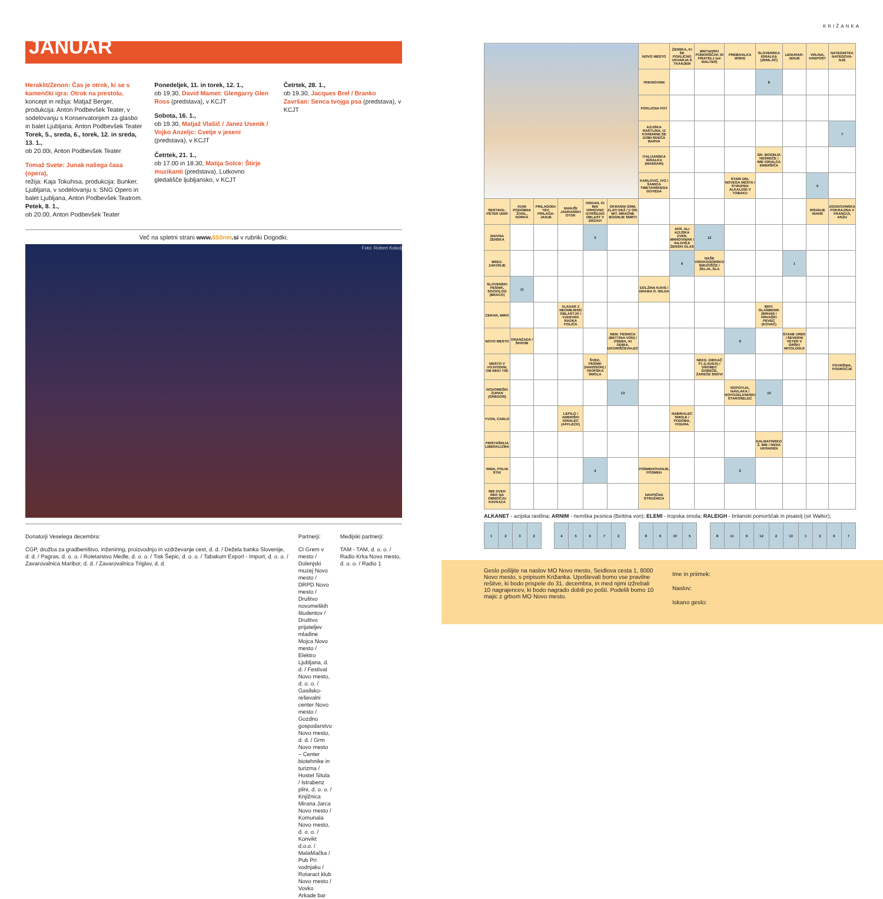JANUAR
Heraklit/Zenon: Čas je otrok, ki se s kamenčki igra: Otrok na prestolu, koncept in režija: Matjaž Berger, produkcija: Anton Podbevšek Teater, v sodelovanju s Konservatorijem za glasbo in balet Ljubljana. Anton Podbevšek Teater
Torek, 5., sreda, 6., torek, 12. in sreda, 13. 1.,
ob 20.00i, Anton Podbevšek Teater
Tomaž Svete: Junak našega časa (opera),
režija: Kaja Tokuhisa, produkcija: Bunker, Ljubljana, v sodelovanju s: SNG Opero in balet Ljubljana, Anton Podbevšek Teatrom.
Petek, 8. 1.,
ob 20.00, Anton Podbevšek Teater
Ponedeljek, 11. in torek, 12. 1.,
ob 19.30, David Mamet: Glengarry Glen Ross (predstava), v KCJT
Sobota, 16. 1.,
ob 19.30, Matjaž Vlašič / Janez Usenik / Vojko Anzeljc: Cvetje v jeseni (predstava), v KCJT
Četrtek, 21. 1.,
ob 17.00 in 18.30, Matija Solce: Štirje muzikanti (predstava), Lutkovno gledališče ljubljansko, v KCJT
Četrtek, 28. 1.,
ob 19.30, Jacques Brel / Branko Završan: Senca tvojga psa (predstava), v KCJT
Več na spletni strani www.650nm.si v rubriki Dogodki.
Foto: Robert Kokolj
Donatorji Veselega decembra:
CGP, družba za gradbeništvo, inženiring, proizvodnjo in vzdrževanje cest, d. d. / Dežela banka Slovenije, d. d. / Pagras, d. o. o. / Roletarstvo Medle, d. o. o. / Tisk Šepic, d. o. o. / Tabakum Export - Import, d. o. o. / Zavarovalnica Maribor, d. d. / Zavarovalnica Triglav, d. d.
Partnerji:
CI Grem v mesto / Dolenjski muzej Novo mesto / DRPD Novo mesto / Društvo novomeških študentov / Društvo prijateljev mladine Mojca Novo mesto / Elektro Ljubljana, d. d. / Festival Novo mesto, d. o. o. / Gasilsko-reševalni center Novo mesto / Gozdno gospodarstvo Novo mesto, d. d. / Grm Novo mesto – Center biotehnike in turizma / Hostel Situla / Istrabenz plini, d. o. o. / Knjižnica Mirana Jarca Novo mesto / Komunala Novo mesto, d. o. o. / Konvikt d.o.o. / MalaMačka / Pub Pri vodnjaku / Rotaract klub Novo mesto / Vovko Arkade bar
Medijski partnerji:
TAM - TAM, d. o. o. / Radio Krka Novo mesto, d. o. o. / Radio 1
KRIŽANKA
| | | | | | | NOVO MESTO | ŽENSKA, KI SE POKLICNO UKVARJA S TKANJEM | BRITANSKI POMORŠČAK IN PISATELJ (sir WALTER) | PREBIVALKA IRSKE | SLOVENSKA IGRALKA (ZEMLJIČ) | LENUHAR-JENJE | VRLINA, KREPOST | NATEGNITEV, NATEGOVA-NJE |
| | | | | | | TRIKROVNIK | | | | 8 | | | |
| | | | | | | POKLICNA POT | | | | | | | |
| | | | | | | AZIJSKA RASTLINA, IZ KORENINE SE DOBI RDEČA BARVA | | | | | | | 7 |
| | | | | | | ITALIJANSKA IGRALKA (MASSARI) | | | | GR. BOGINJA NESREČE / IME IGRALCA EMERŠIČA | | | |
| | | | | | | KARLOVIĆ, IVO / SAMICA TIBETANSKEGA GOVEDA | | | STARI DEL NOVEGA MESTA / STRUPEN ALKALOID V TOBAKU | | | 5 | |
| SESTAVIL: PETER UDIR | KUNI PODOBNA ŽIVAL, NORKA | PRILAGODI-TEV, PRILAGA-JANJE | MANJŠI JADRANSKI OTOK | ORGAN, KI IMA VRHOVNO IZVRŠILNO OBLAST V DRŽAVI | OKRASNI GRM, ZLATI DEŽ / V GR. MIT. MRAČNE BOGINJE SMRTI | | | | | | | RISANJE NIANS | ZGODOVINSKA POKRAJINA V FRANCIJI, ANŽU |
| NAIVNA ŽENSKA | | | | 3 | | | AFR. ALI AZIJSKA ZVER, MRHOVINAR / NAJVIŠJI ŽENSKI GLAS | 12 | | | | | |
| BREZ-ZAKONJE | | | | | | | 6 | NAŠE VISOKOGORSKO SMUČIŠČE / ŽELJA, SLA | | | 1 | | |
| SLOVENSKI PESNIK, SOCIOLOG (BRACO) | 11 | | | | | DOLŽINA NJIVE / DRAMA O. WILDA | | | | | | | |
| CERAR, MIRO | | | VLADAR Z NEOMEJENO OBLASTJO / VZDEVEK RADKA POLIČA | | | | | | | BRIT. GLASBENIK (BRIAN) / HRVAŠKI PEVEC (KOVAČ) | | | |
| NOVO MESTO | ORANŽADA / ŠKROB | | | | NEM. PESNICA (BETTINA VON) / OSEBA, KI ODIRA, IZKORIŠČEVALEC | | | | 9 | | STANE UREK / SEVERNI VETER V GRŠKI MITOLOGIJI | | |
| MESTO V VOJVODINI, OB REKI TISI | | | | ŠVED. PESNIK (HANSSON) / TROPSKA SMOLA | | | | NEKD. DIRKAČ F1 (LAUDA) / DROBEC GOREČE, ŽAREČE SNOVI | | | | | POVRŠINA, PODROČJE |
| NOVOMEŠKI ŽUPAN (GREGOR) | | | | | 13 | | | | ROPOTIJA, NAVLAKA / NOVOZELANDSKI STAROSELEC | 10 | | | |
| YVON, CARLO | | | LEPILO / AMERIŠKI IGRALEC (AFFLECK) | | | | NABIRALEC SMOLE / PODOBA, FIGURA | | | | | | |
| PRISTAŠINJA LIBERALIZMA | | | | | | | | | | DALMATINSKO Ž. IME / NEDA UKRADEN | | | |
| RIMA, POLNI STIK | | | | 4 | | POSMEHOVANJE, POSMEH | | | 2 | | | | |
| IME DVEH REK NA OBMOČJU KAVKAZA | | | | | | NAVPIČNA STRUŽNICA | | | | | | | |
ALKANET - azijska rastlina; ARNIM - nemška pesnica (Bettina von); ELEMI - tropska smola; RALEIGH - britanski pomorščak in pisatelj (sir Walter);
| 1 | 2 | 3 | 2 | | 4 | 5 | 6 | 7 | 2 | | 8 | 9 | 10 | 5 | | 8 | 11 | 9 | 12 | 2 | 13 | 1 | 2 | 6 | 7 |
Geslo pošljite na naslov MO Novo mesto, Seidlova cesta 1, 8000 Novo mesto, s pripisom Križanka. Upoštevali bomo vse pravilne rešitve, ki bodo prispele do 31. decembra, in med njimi izžrebali 10 nagrajencev, ki bodo nagrado dobili po pošti. Podelili bomo 10 majic z grbom MO Novo mesto.
Ime in priimek:
Naslov:
Iskano geslo: